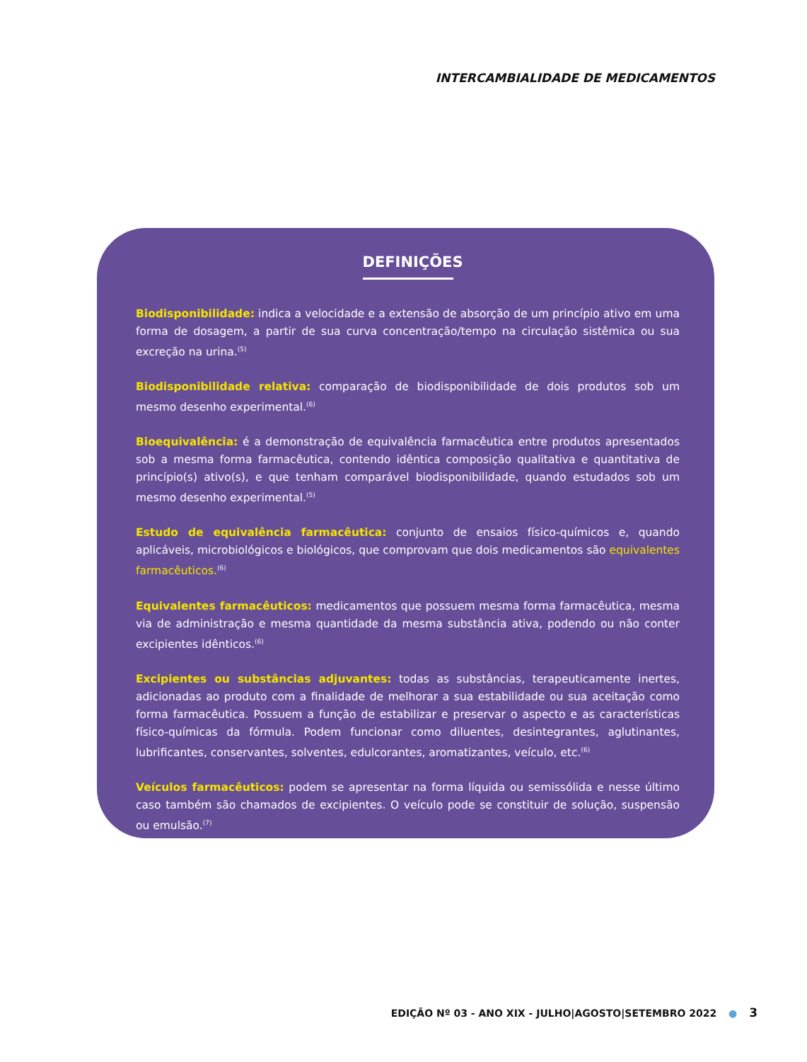INTERCAMBIALIDADE DE MEDICAMENTOS
DEFINIÇÕES
Biodisponibilidade: indica a velocidade e a extensão de absorção de um princípio ativo em uma forma de dosagem, a partir de sua curva concentração/tempo na circulação sistêmica ou sua excreção na urina.<sup>(5)</sup>
Biodisponibilidade relativa: comparação de biodisponibilidade de dois produtos sob um mesmo desenho experimental.<sup>(6)</sup>
Bioequivalência: é a demonstração de equivalência farmacêutica entre produtos apresentados sob a mesma forma farmacêutica, contendo idêntica composição qualitativa e quantitativa de princípio(s) ativo(s), e que tenham comparável biodisponibilidade, quando estudados sob um mesmo desenho experimental.<sup>(5)</sup>
Estudo de equivalência farmacêutica: conjunto de ensaios físico-químicos e, quando aplicáveis, microbiológicos e biológicos, que comprovam que dois medicamentos são equivalentes farmacêuticos.<sup>(6)</sup>
Equivalentes farmacêuticos: medicamentos que possuem mesma forma farmacêutica, mesma via de administração e mesma quantidade da mesma substância ativa, podendo ou não conter excipientes idênticos.<sup>(6)</sup>
Excipientes ou substâncias adjuvantes: todas as substâncias, terapeuticamente inertes, adicionadas ao produto com a finalidade de melhorar a sua estabilidade ou sua aceitação como forma farmacêutica. Possuem a função de estabilizar e preservar o aspecto e as características físico-químicas da fórmula. Podem funcionar como diluentes, desintegrantes, aglutinantes, lubrificantes, conservantes, solventes, edulcorantes, aromatizantes, veículo, etc.<sup>(6)</sup>
Veículos farmacêuticos: podem se apresentar na forma líquida ou semissólida e nesse último caso também são chamados de excipientes. O veículo pode se constituir de solução, suspensão ou emulsão.<sup>(7)</sup>
EDIÇÃO Nº 03 - ANO XIX - JULHO|AGOSTO|SETEMBRO 2022 ● 3